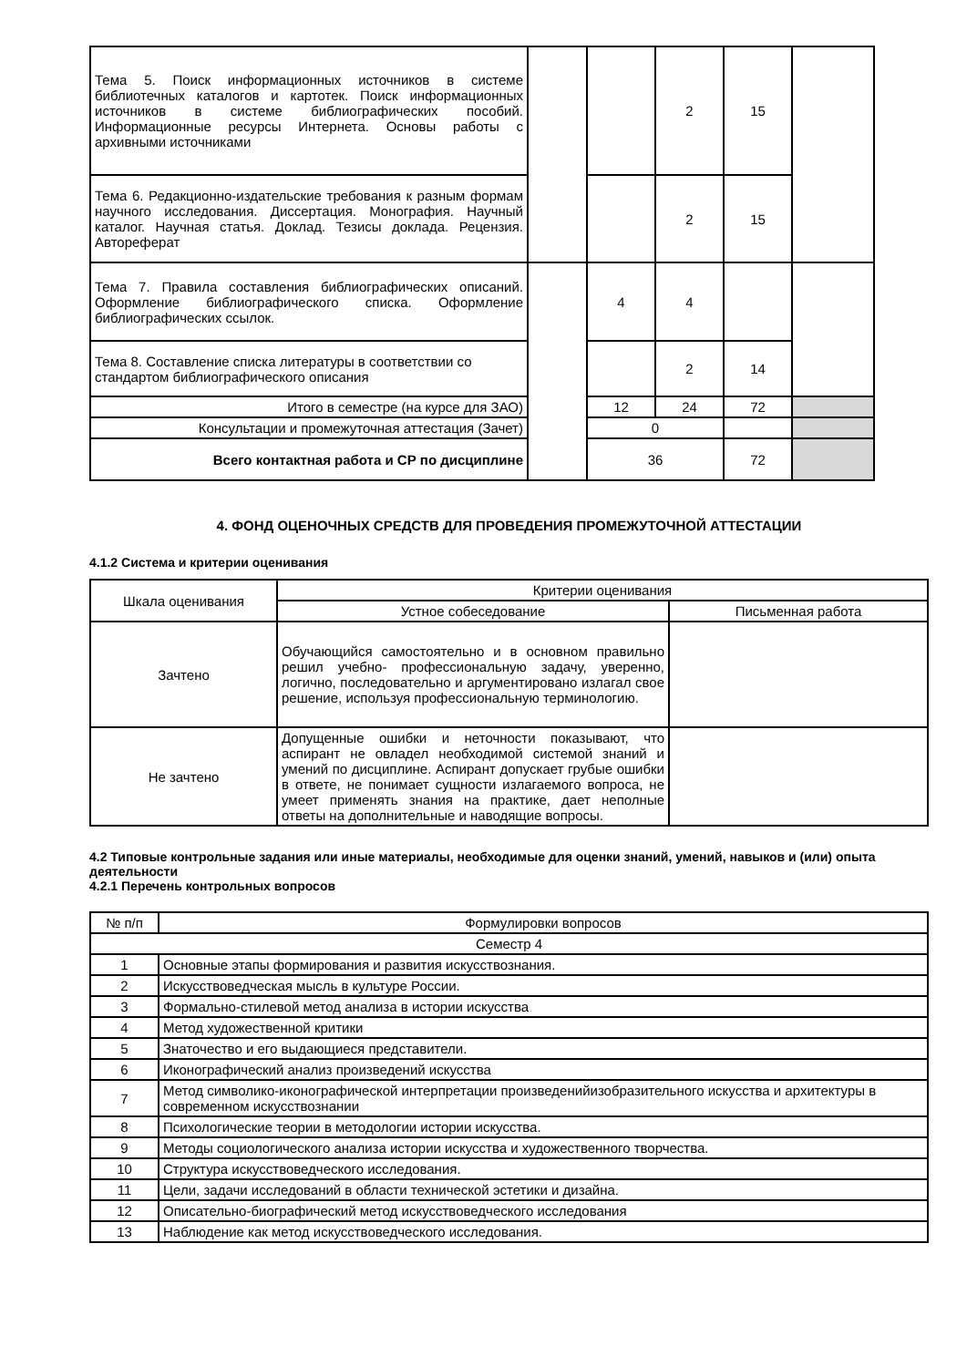| Тема 5. Поиск информационных источников в системе библиотечных каталогов и картотек. Поиск информационных источников в системе библиографических пособий. Информационные ресурсы Интернета. Основы работы с архивными источниками | | | 2 | 15 | |
| Тема 6. Редакционно-издательские требования к разным формам научного исследования. Диссертация. Монография. Научный каталог. Научная статья. Доклад. Тезисы доклада. Рецензия. Автореферат | | | 2 | 15 | |
| Тема 7. Правила составления библиографических описаний. Оформление библиографического списка. Оформление библиографических ссылок. | | 4 | 4 | | |
| Тема 8. Составление списка литературы в соответствии со стандартом библиографического описания | | | 2 | 14 | |
| Итого в семестре (на курсе для ЗАО) | | 12 | 24 | 72 | |
| Консультации и промежуточная аттестация (Зачет) | | 0 | | | |
| Всего контактная работа и СР по дисциплине | | 36 | | 72 | |
4. ФОНД ОЦЕНОЧНЫХ СРЕДСТВ ДЛЯ ПРОВЕДЕНИЯ ПРОМЕЖУТОЧНОЙ АТТЕСТАЦИИ
4.1.2 Система и критерии оценивания
| Шкала оценивания | Критерии оценивания | |
| | Устное собеседование | Письменная работа |
| Зачтено | Обучающийся самостоятельно и в основном правильно решил учебно- профессиональную задачу, уверенно, логично, последовательно и аргументировано излагал свое решение, используя профессиональную терминологию. | |
| Не зачтено | Допущенные ошибки и неточности показывают, что аспирант не овладел необходимой системой знаний и умений по дисциплине. Аспирант допускает грубые ошибки в ответе, не понимает сущности излагаемого вопроса, не умеет применять знания на практике, дает неполные ответы на дополнительные и наводящие вопросы. | |
4.2 Типовые контрольные задания или иные материалы, необходимые для оценки знаний, умений, навыков и (или) опыта деятельности
4.2.1 Перечень контрольных вопросов
| № п/п | Формулировки вопросов |
| Семестр 4 | |
| 1 | Основные этапы формирования и развития искусствознания. |
| 2 | Искусствоведческая мысль в культуре России. |
| 3 | Формально-стилевой метод анализа в истории искусства |
| 4 | Метод художественной критики |
| 5 | Знаточество и его выдающиеся представители. |
| 6 | Иконографический анализ произведений искусства |
| 7 | Метод символико-иконографической интерпретации произведенийизобразительного искусства и архитектуры в современном искусствознании |
| 8 | Психологические теории в методологии истории искусства. |
| 9 | Методы социологического анализа истории искусства и художественного творчества. |
| 10 | Структура искусствоведческого исследования. |
| 11 | Цели, задачи исследований в области технической эстетики и дизайна. |
| 12 | Описательно-биографический метод искусствоведческого исследования |
| 13 | Наблюдение как метод искусствоведческого исследования. |